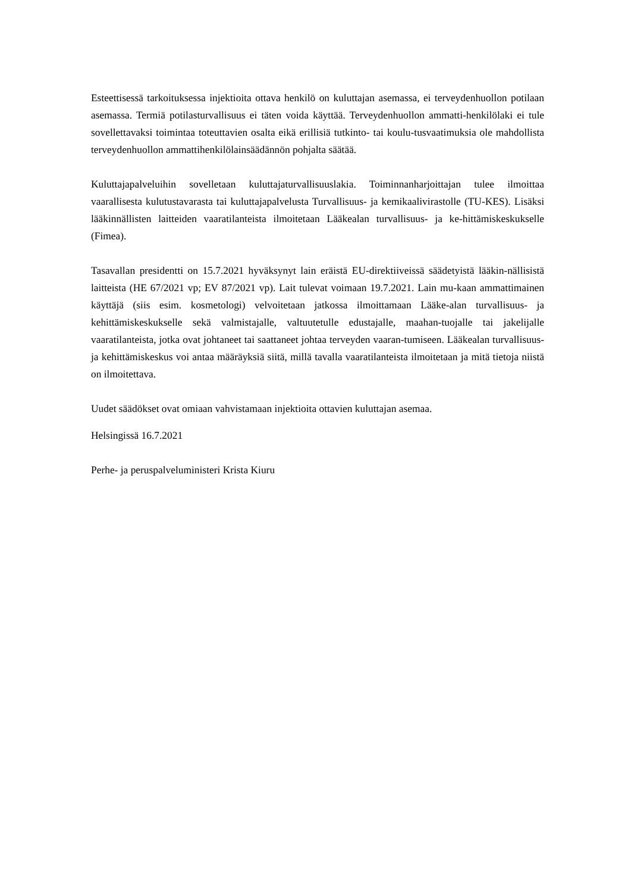Esteettisessä tarkoituksessa injektioita ottava henkilö on kuluttajan asemassa, ei terveydenhuollon potilaan asemassa. Termiä potilasturvallisuus ei täten voida käyttää. Terveydenhuollon ammatti-henkilölaki ei tule sovellettavaksi toimintaa toteuttavien osalta eikä erillisiä tutkinto- tai koulu-tusvaatimuksia ole mahdollista terveydenhuollon ammattihenkilölainsäädännön pohjalta säätää.
Kuluttajapalveluihin sovelletaan kuluttajaturvallisuuslakia. Toiminnanharjoittajan tulee ilmoittaa vaarallisesta kulutustavarasta tai kuluttajapalvelusta Turvallisuus- ja kemikaalivirastolle (TU-KES). Lisäksi lääkinnällisten laitteiden vaaratilanteista ilmoitetaan Lääkealan turvallisuus- ja ke-hittämiskeskukselle (Fimea).
Tasavallan presidentti on 15.7.2021 hyväksynyt lain eräistä EU-direktiiveissä säädetyistä lääkin-nällisistä laitteista (HE 67/2021 vp; EV 87/2021 vp). Lait tulevat voimaan 19.7.2021. Lain mu-kaan ammattimainen käyttäjä (siis esim. kosmetologi) velvoitetaan jatkossa ilmoittamaan Lääke-alan turvallisuus- ja kehittämiskeskukselle sekä valmistajalle, valtuutetulle edustajalle, maahan-tuojalle tai jakelijalle vaaratilanteista, jotka ovat johtaneet tai saattaneet johtaa terveyden vaaran-tumiseen. Lääkealan turvallisuus- ja kehittämiskeskus voi antaa määräyksiä siitä, millä tavalla vaaratilanteista ilmoitetaan ja mitä tietoja niistä on ilmoitettava.
Uudet säädökset ovat omiaan vahvistamaan injektioita ottavien kuluttajan asemaa.
Helsingissä 16.7.2021
Perhe- ja peruspalveluministeri Krista Kiuru